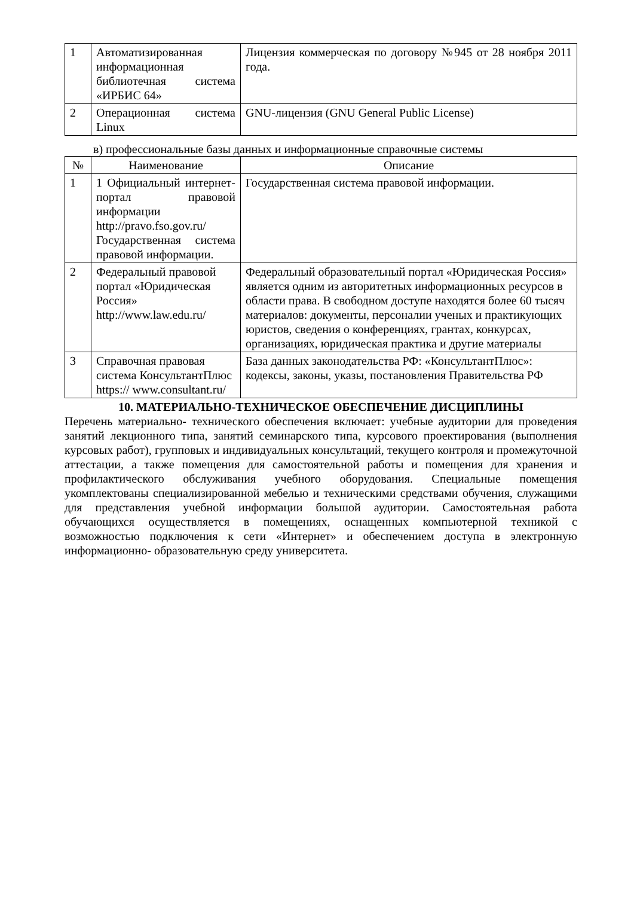| 1 | Автоматизированная информационная библиотечная система «ИРБИС 64» | Лицензия коммерческая по договору №945 от 28 ноября 2011 года. |
| 2 | Операционная система Linux | GNU-лицензия (GNU General Public License) |
в) профессиональные базы данных и информационные справочные системы
| № | Наименование | Описание |
| --- | --- | --- |
| 1 | 1 Официальный интернет-портал правовой информации http://pravo.fso.gov.ru/ Государственная система правовой информации. | Государственная система правовой информации. |
| 2 | Федеральный правовой портал «Юридическая Россия» http://www.law.edu.ru/ | Федеральный образовательный портал «Юридическая Россия» является одним из авторитетных информационных ресурсов в области права. В свободном доступе находятся более 60 тысяч материалов: документы, персоналии ученых и практикующих юристов, сведения о конференциях, грантах, конкурсах, организациях, юридическая практика и другие материалы |
| 3 | Справочная правовая система КонсультантПлюс https:// www.consultant.ru/ | База данных законодательства РФ: «КонсультантПлюс»: кодексы, законы, указы, постановления Правительства РФ |
10. МАТЕРИАЛЬНО-ТЕХНИЧЕСКОЕ ОБЕСПЕЧЕНИЕ ДИСЦИПЛИНЫ
Перечень материально- технического обеспечения включает: учебные аудитории для проведения занятий лекционного типа, занятий семинарского типа, курсового проектирования (выполнения курсовых работ), групповых и индивидуальных консультаций, текущего контроля и промежуточной аттестации, а также помещения для самостоятельной работы и помещения для хранения и профилактического обслуживания учебного оборудования. Специальные помещения укомплектованы специализированной мебелью и техническими средствами обучения, служащими для представления учебной информации большой аудитории. Самостоятельная работа обучающихся осуществляется в помещениях, оснащенных компьютерной техникой с возможностью подключения к сети «Интернет» и обеспечением доступа в электронную информационно- образовательную среду университета.